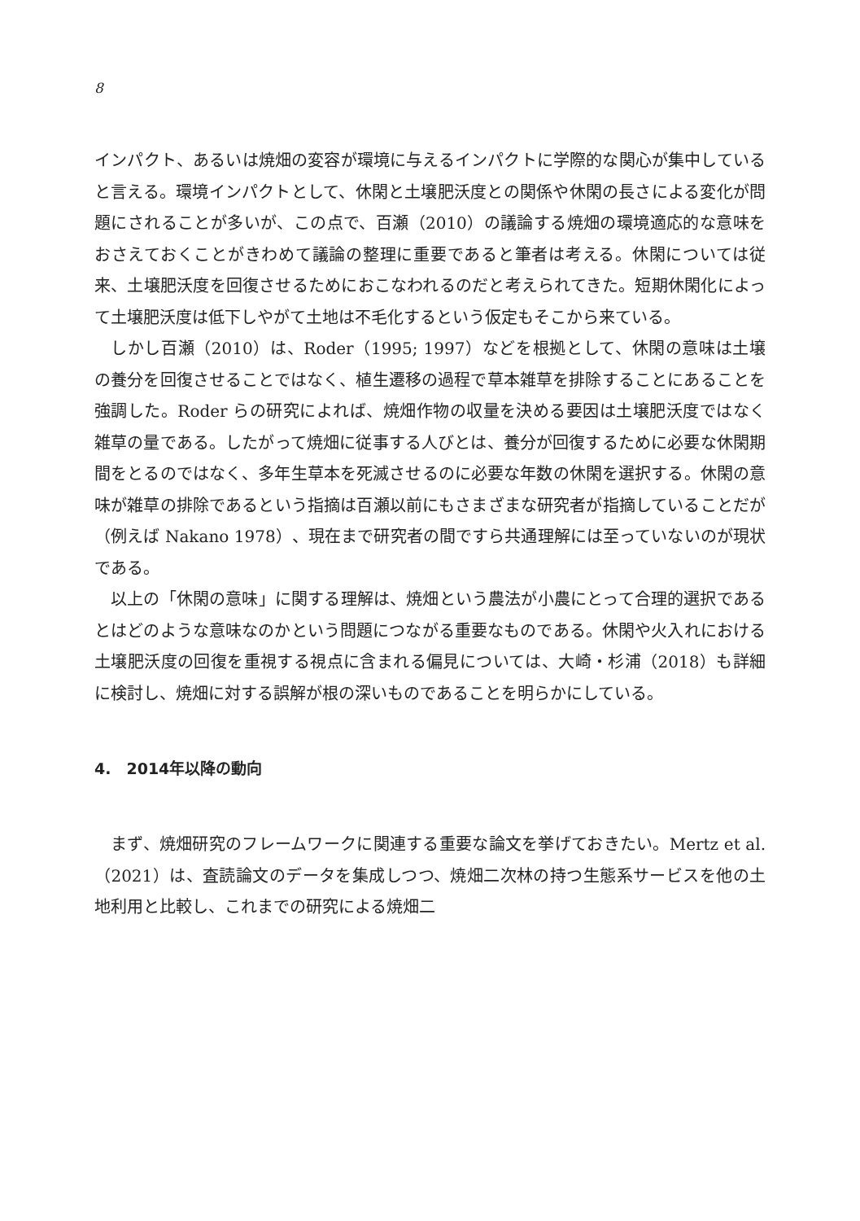8
インパクト、あるいは焼畑の変容が環境に与えるインパクトに学際的な関心が集中していると言える。環境インパクトとして、休閑と土壌肥沃度との関係や休閑の長さによる変化が問題にされることが多いが、この点で、百瀬（2010）の議論する焼畑の環境適応的な意味をおさえておくことがきわめて議論の整理に重要であると筆者は考える。休閑については従来、土壌肥沃度を回復させるためにおこなわれるのだと考えられてきた。短期休閑化によって土壌肥沃度は低下しやがて土地は不毛化するという仮定もそこから来ている。
しかし百瀬（2010）は、Roder（1995; 1997）などを根拠として、休閑の意味は土壌の養分を回復させることではなく、植生遷移の過程で草本雑草を排除することにあることを強調した。Roder らの研究によれば、焼畑作物の収量を決める要因は土壌肥沃度ではなく雑草の量である。したがって焼畑に従事する人びとは、養分が回復するために必要な休閑期間をとるのではなく、多年生草本を死滅させるのに必要な年数の休閑を選択する。休閑の意味が雑草の排除であるという指摘は百瀬以前にもさまざまな研究者が指摘していることだが（例えば Nakano 1978）、現在まで研究者の間ですら共通理解には至っていないのが現状である。
以上の「休閑の意味」に関する理解は、焼畑という農法が小農にとって合理的選択であるとはどのような意味なのかという問題につながる重要なものである。休閑や火入れにおける土壌肥沃度の回復を重視する視点に含まれる偏見については、大崎・杉浦（2018）も詳細に検討し、焼畑に対する誤解が根の深いものであることを明らかにしている。
4.　2014年以降の動向
まず、焼畑研究のフレームワークに関連する重要な論文を挙げておきたい。Mertz et al.（2021）は、査読論文のデータを集成しつつ、焼畑二次林の持つ生態系サービスを他の土地利用と比較し、これまでの研究による焼畑二